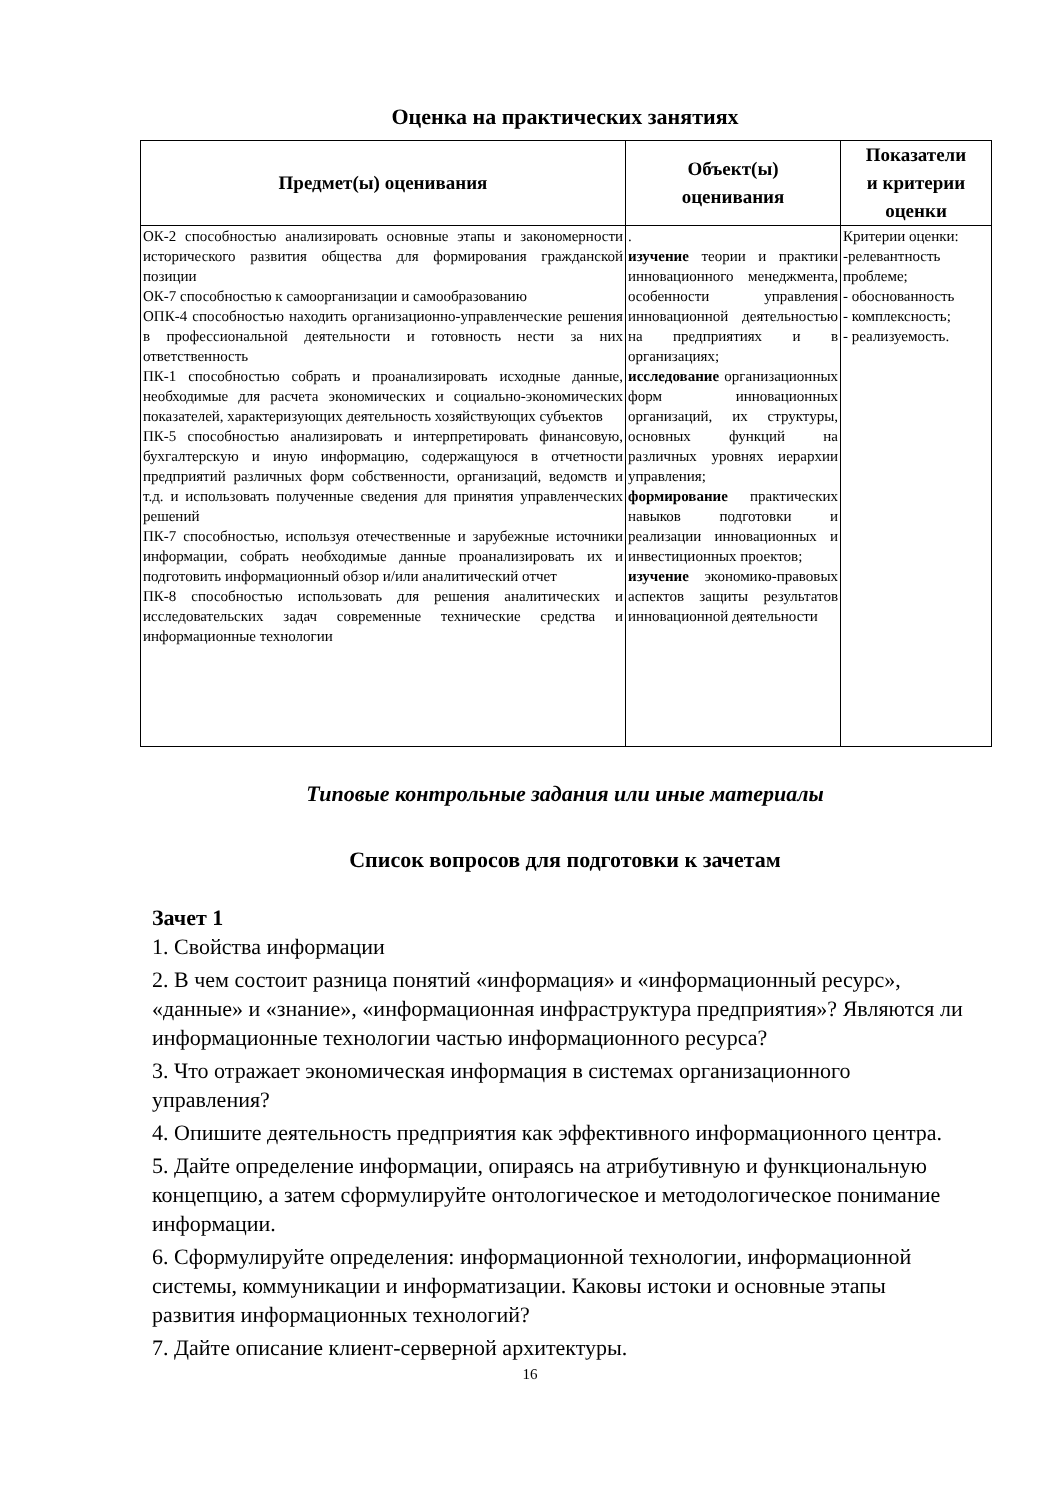Оценка на практических занятиях
| Предмет(ы) оценивания | Объект(ы) оценивания | Показатели и критерии оценки |
| --- | --- | --- |
| ОК-2 способностью анализировать основные этапы и закономерности исторического развития общества для формирования гражданской позиции ОК-7 способностью к самоорганизации и самообразованию ОПК-4 способностью находить организационно-управленческие решения в профессиональной деятельности и готовность нести за них ответственность ПК-1 способностью собрать и проанализировать исходные данные, необходимые для расчета экономических и социально-экономических показателей, характеризующих деятельность хозяйствующих субъектов ПК-5 способностью анализировать и интерпретировать финансовую, бухгалтерскую и иную информацию, содержащуюся в отчетности предприятий различных форм собственности, организаций, ведомств и т.д. и использовать полученные сведения для принятия управленческих решений ПК-7 способностью, используя отечественные и зарубежные источники информации, собрать необходимые данные проанализировать их и подготовить информационный обзор и/или аналитический отчет ПК-8 способностью использовать для решения аналитических и исследовательских задач современные технические средства и информационные технологии | . изучение теории и практики инновационного менеджмента, особенности управления инновационной деятельностью на предприятиях и в организациях; исследование организационных форм инновационных организаций, их структуры, основных функций на различных уровнях иерархии управления; формирование практических навыков подготовки и реализации инновационных и инвестиционных проектов; изучение экономико-правовых аспектов защиты результатов инновационной деятельности | Критерии оценки: -релевантность проблеме; - обоснованность - комплексность; - реализуемость. |
Типовые контрольные задания или иные материалы
Список вопросов для подготовки к зачетам
Зачет 1
1. Свойства информации
2. В чем состоит разница понятий «информация» и «информационный ресурс», «данные» и «знание», «информационная инфраструктура предприятия»? Являются ли информационные технологии частью информационного ресурса?
3. Что отражает экономическая информация в системах организационного управления?
4. Опишите деятельность предприятия как эффективного информационного центра.
5. Дайте определение информации, опираясь на атрибутивную и функциональную концепцию, а затем сформулируйте онтологическое и методологическое понимание информации.
6. Сформулируйте определения: информационной технологии, информационной системы, коммуникации и информатизации. Каковы истоки и основные этапы развития информационных технологий?
7. Дайте описание клиент-серверной архитектуры.
16